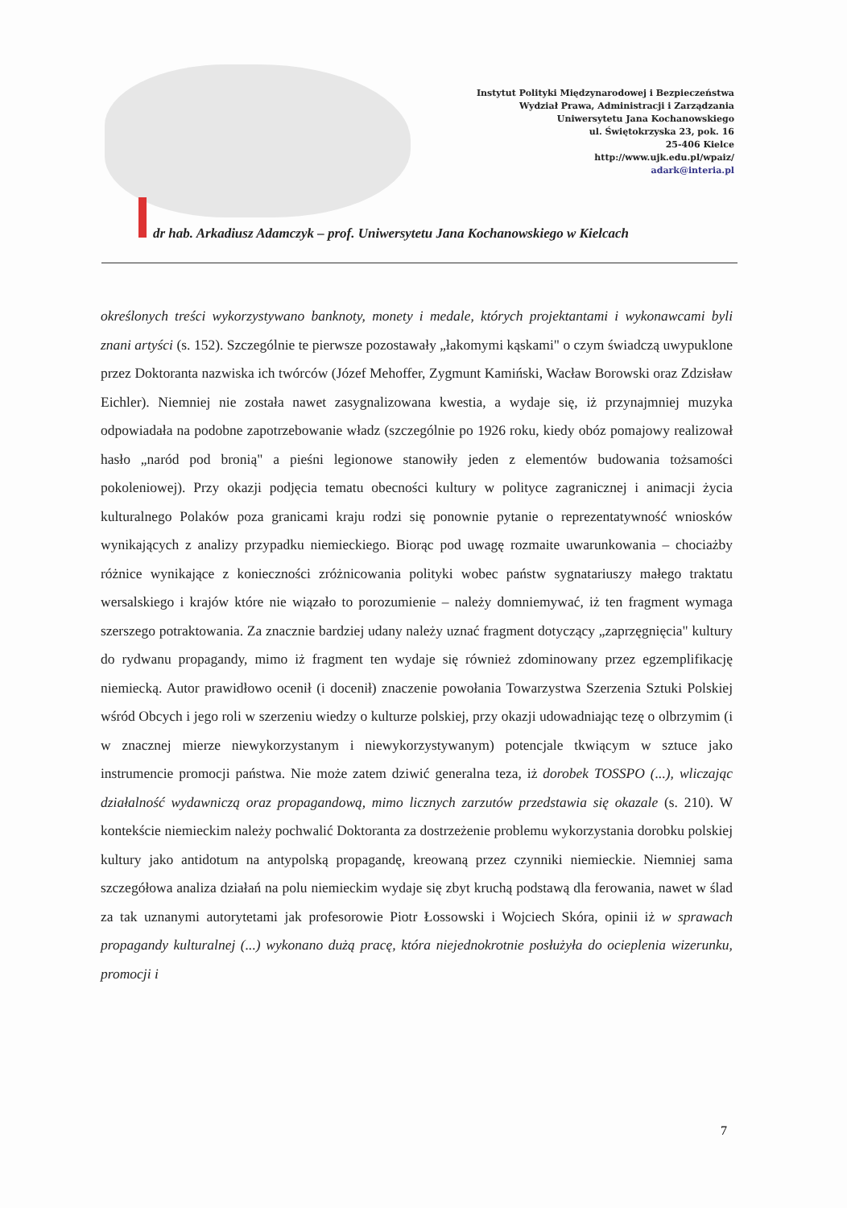Instytut Polityki Międzynarodowej i Bezpieczeństwa
Wydział Prawa, Administracji i Zarządzania
Uniwersytetu Jana Kochanowskiego
ul. Świętokrzyska 23, pok. 16
25-406 Kielce
http://www.ujk.edu.pl/wpaiz/
adark@interia.pl
dr hab. Arkadiusz Adamczyk – prof. Uniwersytetu Jana Kochanowskiego w Kielcach
określonych treści wykorzystywano banknoty, monety i medale, których projektantami i wykonawcami byli znani artyści (s. 152). Szczególnie te pierwsze pozostawały „łakomymi kąskami" o czym świadczą uwypuklone przez Doktoranta nazwiska ich twórców (Józef Mehoffer, Zygmunt Kamiński, Wacław Borowski oraz Zdzisław Eichler). Niemniej nie została nawet zasygnalizowana kwestia, a wydaje się, iż przynajmniej muzyka odpowiadała na podobne zapotrzebowanie władz (szczególnie po 1926 roku, kiedy obóz pomajowy realizował hasło „naród pod bronią" a pieśni legionowe stanowiły jeden z elementów budowania tożsamości pokoleniowej). Przy okazji podjęcia tematu obecności kultury w polityce zagranicznej i animacji życia kulturalnego Polaków poza granicami kraju rodzi się ponownie pytanie o reprezentatywność wniosków wynikających z analizy przypadku niemieckiego. Biorąc pod uwagę rozmaite uwarunkowania – chociażby różnice wynikające z konieczności zróżnicowania polityki wobec państw sygnatariuszy małego traktatu wersalskiego i krajów które nie wiązało to porozumienie – należy domniemywać, iż ten fragment wymaga szerszego potraktowania. Za znacznie bardziej udany należy uznać fragment dotyczący „zaprzęgnięcia" kultury do rydwanu propagandy, mimo iż fragment ten wydaje się również zdominowany przez egzemplifikację niemiecką. Autor prawidłowo ocenił (i docenił) znaczenie powołania Towarzystwa Szerzenia Sztuki Polskiej wśród Obcych i jego roli w szerzeniu wiedzy o kulturze polskiej, przy okazji udowadniając tezę o olbrzymim (i w znacznej mierze niewykorzystanym i niewykorzystywanym) potencjale tkwiącym w sztuce jako instrumencie promocji państwa. Nie może zatem dziwić generalna teza, iż dorobek TOSSPO (...), wliczając działalność wydawniczą oraz propagandową, mimo licznych zarzutów przedstawia się okazale (s. 210). W kontekście niemieckim należy pochwalić Doktoranta za dostrzeżenie problemu wykorzystania dorobku polskiej kultury jako antidotum na antypolską propagandę, kreowaną przez czynniki niemieckie. Niemniej sama szczegółowa analiza działań na polu niemieckim wydaje się zbyt kruchą podstawą dla ferowania, nawet w ślad za tak uznanymi autorytetami jak profesorowie Piotr Łossowski i Wojciech Skóra, opinii iż w sprawach propagandy kulturalnej (...) wykonano dużą pracę, która niejednokrotnie posłużyła do ocieplenia wizerunku, promocji i
7